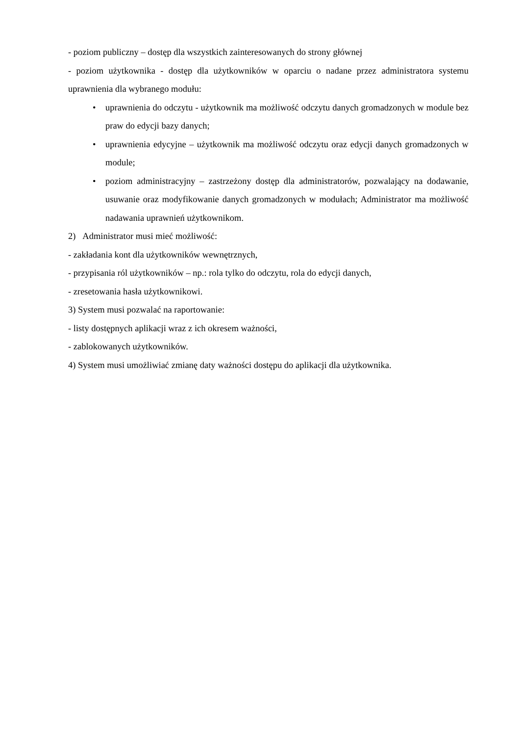- poziom publiczny – dostęp dla wszystkich zainteresowanych do strony głównej
- poziom użytkownika - dostęp dla użytkowników w oparciu o nadane przez administratora systemu uprawnienia dla wybranego modułu:
• uprawnienia do odczytu - użytkownik ma możliwość odczytu danych gromadzonych w module bez praw do edycji bazy danych;
• uprawnienia edycyjne – użytkownik ma możliwość odczytu oraz edycji danych gromadzonych w module;
• poziom administracyjny – zastrzeżony dostęp dla administratorów, pozwalający na dodawanie, usuwanie oraz modyfikowanie danych gromadzonych w modułach; Administrator ma możliwość nadawania uprawnień użytkownikom.
2) Administrator musi mieć możliwość:
- zakładania kont dla użytkowników wewnętrznych,
- przypisania ról użytkowników – np.: rola tylko do odczytu, rola do edycji danych,
- zresetowania hasła użytkownikowi.
3) System musi pozwalać na raportowanie:
- listy dostępnych aplikacji wraz z ich okresem ważności,
- zablokowanych użytkowników.
4) System musi umożliwiać zmianę daty ważności dostępu do aplikacji dla użytkownika.